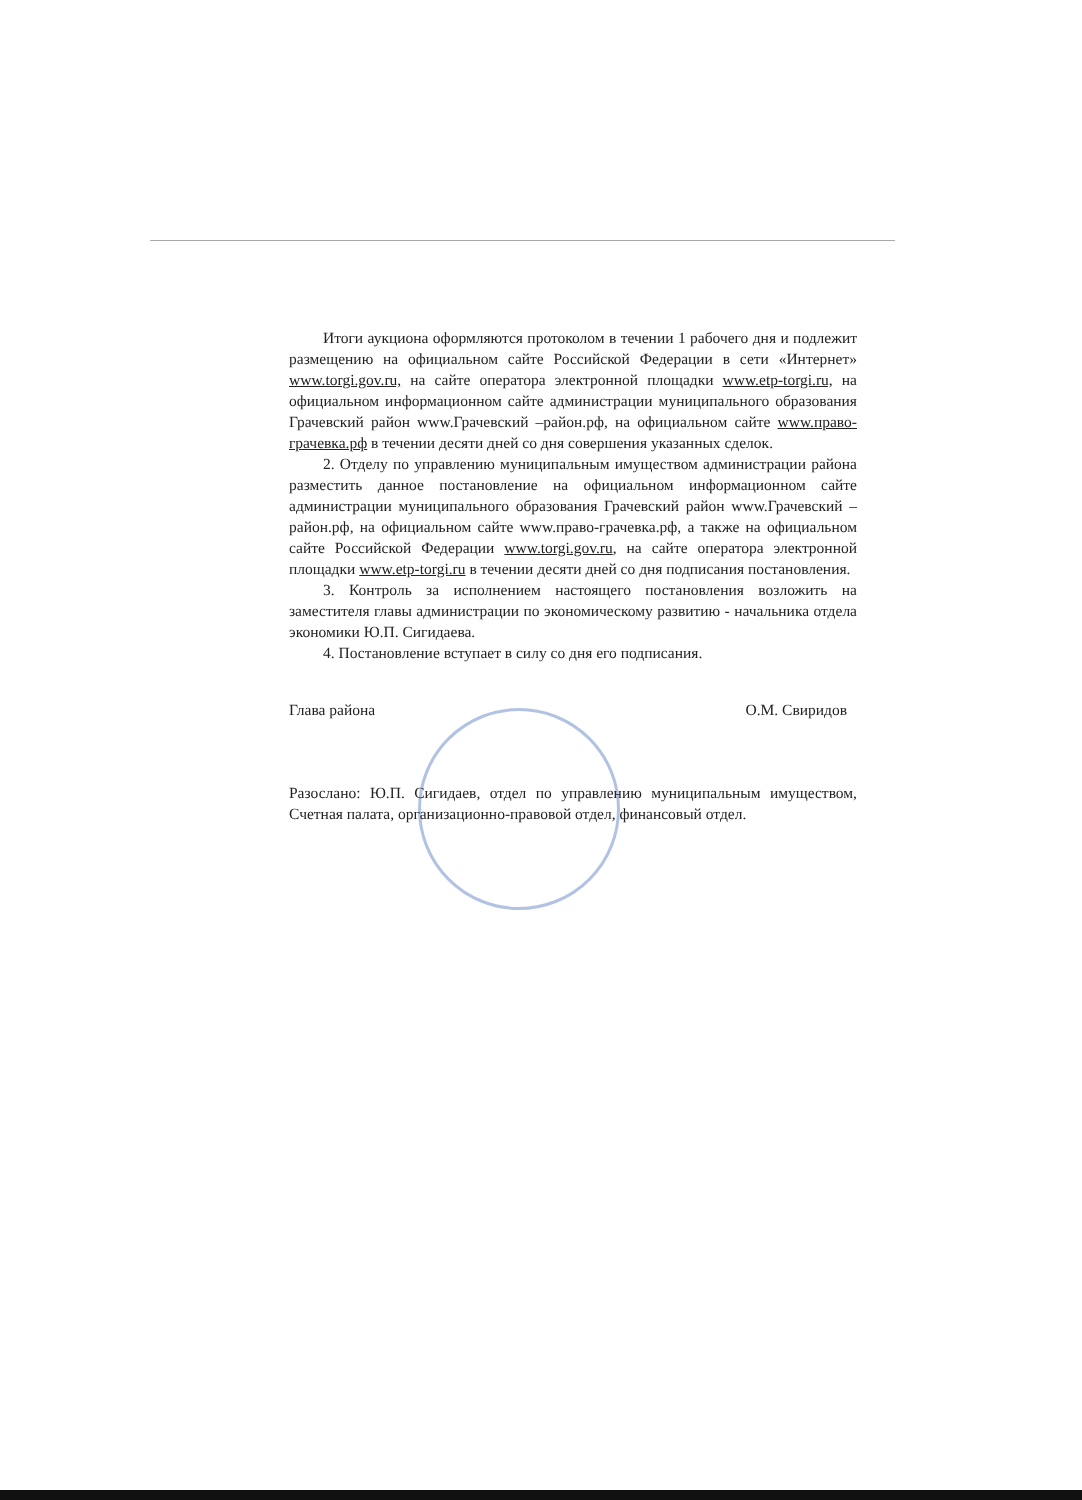Итоги аукциона оформляются протоколом в течении 1 рабочего дня и подлежит размещению на официальном сайте Российской Федерации в сети «Интернет» www.torgi.gov.ru, на сайте оператора электронной площадки www.etp-torgi.ru, на официальном информационном сайте администрации муниципального образования Грачевский район www.Грачевский –район.рф, на официальном сайте www.право-грачевка.рф в течении десяти дней со дня совершения указанных сделок.
2. Отделу по управлению муниципальным имуществом администрации района разместить данное постановление на официальном информационном сайте администрации муниципального образования Грачевский район www.Грачевский –район.рф, на официальном сайте www.право-грачевка.рф, а также на официальном сайте Российской Федерации www.torgi.gov.ru, на сайте оператора электронной площадки www.etp-torgi.ru в течении десяти дней со дня подписания постановления.
3. Контроль за исполнением настоящего постановления возложить на заместителя главы администрации по экономическому развитию - начальника отдела экономики Ю.П. Сигидаева.
4. Постановление вступает в силу со дня его подписания.
Глава района О.М. Свиридов
Разослано: Ю.П. Сигидаев, отдел по управлению муниципальным имуществом, Счетная палата, организационно-правовой отдел, финансовый отдел.